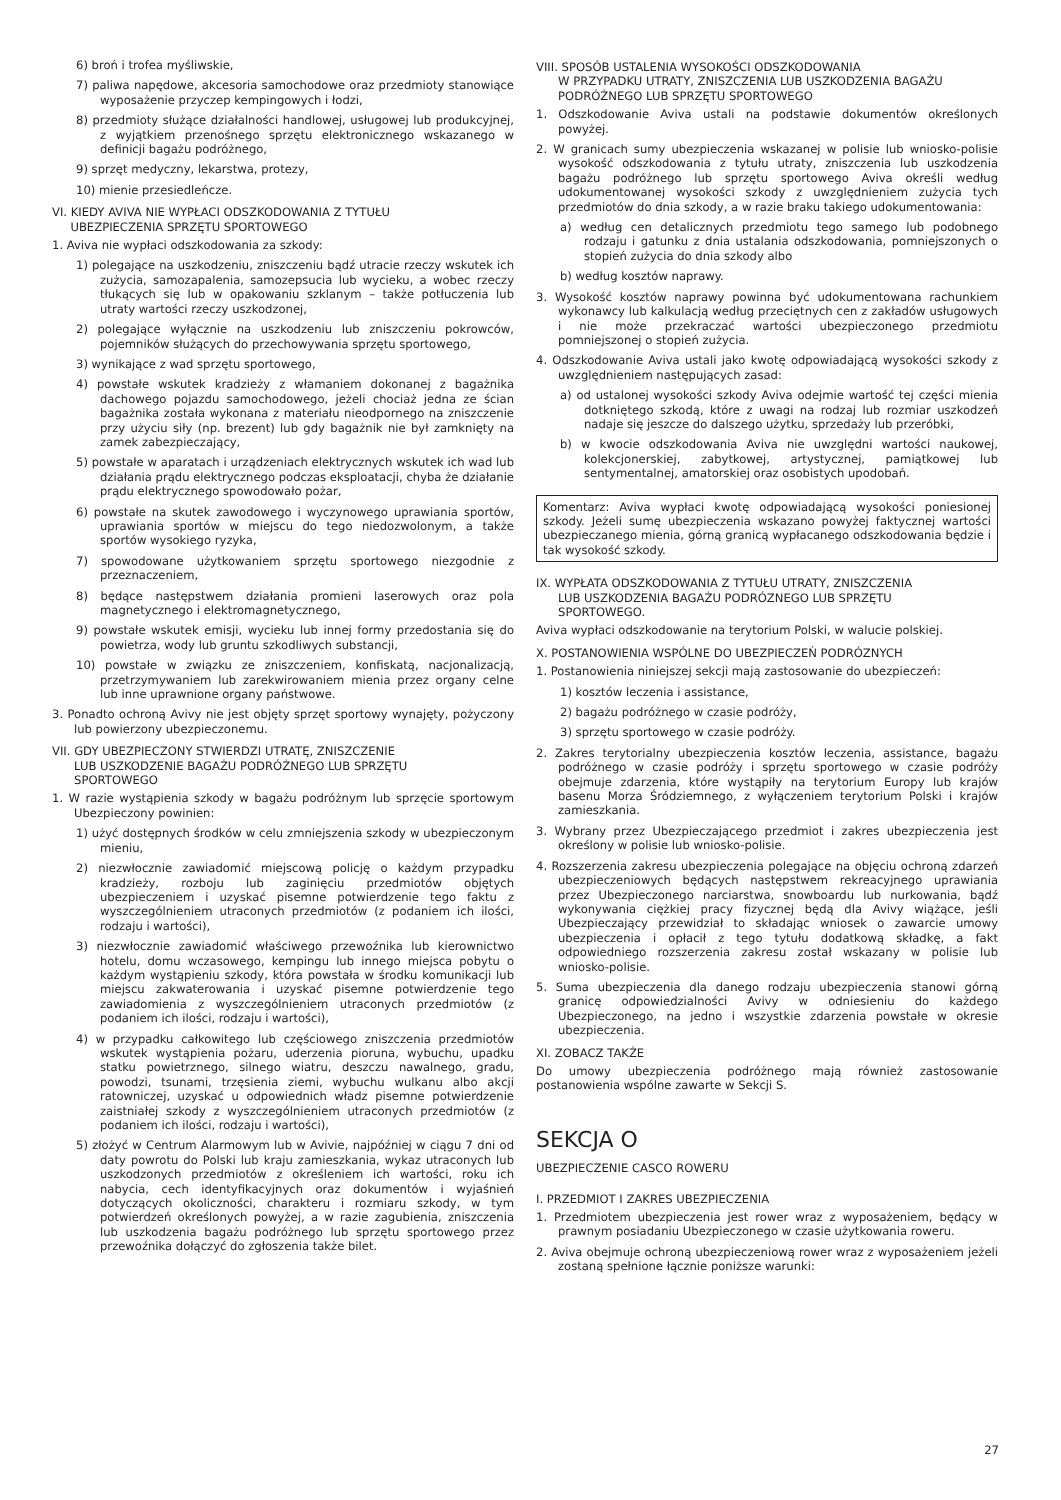6) broń i trofea myśliwskie,
7) paliwa napędowe, akcesoria samochodowe oraz przedmioty stanowiące wyposażenie przyczep kempingowych i łodzi,
8) przedmioty służące działalności handlowej, usługowej lub produkcyjnej, z wyjątkiem przenośnego sprzętu elektronicznego wskazanego w definicji bagażu podróżnego,
9) sprzęt medyczny, lekarstwa, protezy,
10) mienie przesiedleńcze.
VI. KIEDY AVIVA NIE WYPŁACI ODSZKODOWANIA Z TYTUŁU
UBEZPIECZENIA SPRZĘTU SPORTOWEGO
1. Aviva nie wypłaci odszkodowania za szkody:
1) polegające na uszkodzeniu, zniszczeniu bądź utracie rzeczy wskutek ich zużycia, samozapalenia, samozepsucia lub wycieku, a wobec rzeczy tłukących się lub w opakowaniu szklanym – także potłuczenia lub utraty wartości rzeczy uszkodzonej,
2) polegające wyłącznie na uszkodzeniu lub zniszczeniu pokrowców, pojemników służących do przechowywania sprzętu sportowego,
3) wynikające z wad sprzętu sportowego,
4) powstałe wskutek kradzieży z włamaniem dokonanej z bagażnika dachowego pojazdu samochodowego, jeżeli chociaż jedna ze ścian bagażnika została wykonana z materiału nieodpornego na zniszczenie przy użyciu siły (np. brezent) lub gdy bagażnik nie był zamknięty na zamek zabezpieczający,
5) powstałe w aparatach i urządzeniach elektrycznych wskutek ich wad lub działania prądu elektrycznego podczas eksploatacji, chyba że działanie prądu elektrycznego spowodowało pożar,
6) powstałe na skutek zawodowego i wyczynowego uprawiania sportów, uprawiania sportów w miejscu do tego niedozwolonym, a także sportów wysokiego ryzyka,
7) spowodowane użytkowaniem sprzętu sportowego niezgodnie z przeznaczeniem,
8) będące następstwem działania promieni laserowych oraz pola magnetycznego i elektromagnetycznego,
9) powstałe wskutek emisji, wycieku lub innej formy przedostania się do powietrza, wody lub gruntu szkodliwych substancji,
10) powstałe w związku ze zniszczeniem, konfiskatą, nacjonalizacją, przetrzymywaniem lub zarekwirowaniem mienia przez organy celne lub inne uprawnione organy państwowe.
3. Ponadto ochroną Avivy nie jest objęty sprzęt sportowy wynajęty, pożyczony lub powierzony ubezpieczonemu.
VII. GDY UBEZPIECZONY STWIERDZI UTRATĘ, ZNISZCZENIE
LUB USZKODZENIE BAGAŻU PODRÓŻNEGO LUB SPRZĘTU
SPORTOWEGO
1. W razie wystąpienia szkody w bagażu podróżnym lub sprzęcie sportowym Ubezpieczony powinien:
1) użyć dostępnych środków w celu zmniejszenia szkody w ubezpieczonym mieniu,
2) niezwłocznie zawiadomić miejscową policję o każdym przypadku kradzieży, rozboju lub zaginięciu przedmiotów objętych ubezpieczeniem i uzyskać pisemne potwierdzenie tego faktu z wyszczególnieniem utraconych przedmiotów (z podaniem ich ilości, rodzaju i wartości),
3) niezwłocznie zawiadomić właściwego przewoźnika lub kierownictwo hotelu, domu wczasowego, kempingu lub innego miejsca pobytu o każdym wystąpieniu szkody, która powstała w środku komunikacji lub miejscu zakwaterowania i uzyskać pisemne potwierdzenie tego zawiadomienia z wyszczególnieniem utraconych przedmiotów (z podaniem ich ilości, rodzaju i wartości),
4) w przypadku całkowitego lub częściowego zniszczenia przedmiotów wskutek wystąpienia pożaru, uderzenia pioruna, wybuchu, upadku statku powietrznego, silnego wiatru, deszczu nawalnego, gradu, powodzi, tsunami, trzęsienia ziemi, wybuchu wulkanu albo akcji ratowniczej, uzyskać u odpowiednich władz pisemne potwierdzenie zaistniałej szkody z wyszczególnieniem utraconych przedmiotów (z podaniem ich ilości, rodzaju i wartości),
5) złożyć w Centrum Alarmowym lub w Avivie, najpóźniej w ciągu 7 dni od daty powrotu do Polski lub kraju zamieszkania, wykaz utraconych lub uszkodzonych przedmiotów z określeniem ich wartości, roku ich nabycia, cech identyfikacyjnych oraz dokumentów i wyjaśnień dotyczących okoliczności, charakteru i rozmiaru szkody, w tym potwierdzeń określonych powyżej, a w razie zagubienia, zniszczenia lub uszkodzenia bagażu podróżnego lub sprzętu sportowego przez przewoźnika dołączyć do zgłoszenia także bilet.
VIII. SPOSÓB USTALENIA WYSOKOŚCI ODSZKODOWANIA
W PRZYPADKU UTRATY, ZNISZCZENIA LUB USZKODZENIA BAGAŻU
PODRÓŻNEGO LUB SPRZĘTU SPORTOWEGO
1. Odszkodowanie Aviva ustali na podstawie dokumentów określonych powyżej.
2. W granicach sumy ubezpieczenia wskazanej w polisie lub wniosko-polisie wysokość odszkodowania z tytułu utraty, zniszczenia lub uszkodzenia bagażu podróżnego lub sprzętu sportowego Aviva określi według udokumentowanej wysokości szkody z uwzględnieniem zużycia tych przedmiotów do dnia szkody, a w razie braku takiego udokumentowania:
a) według cen detalicznych przedmiotu tego samego lub podobnego rodzaju i gatunku z dnia ustalania odszkodowania, pomniejszonych o stopień zużycia do dnia szkody albo
b) według kosztów naprawy.
3. Wysokość kosztów naprawy powinna być udokumentowana rachunkiem wykonawcy lub kalkulacją według przeciętnych cen z zakładów usługowych i nie może przekraczać wartości ubezpieczonego przedmiotu pomniejszonej o stopień zużycia.
4. Odszkodowanie Aviva ustali jako kwotę odpowiadającą wysokości szkody z uwzględnieniem następujących zasad:
a) od ustalonej wysokości szkody Aviva odejmie wartość tej części mienia dotkniętego szkodą, które z uwagi na rodzaj lub rozmiar uszkodzeń nadaje się jeszcze do dalszego użytku, sprzedaży lub przeróbki,
b) w kwocie odszkodowania Aviva nie uwzględni wartości naukowej, kolekcjonerskiej, zabytkowej, artystycznej, pamiątkowej lub sentymentalnej, amatorskiej oraz osobistych upodobań.
Komentarz: Aviva wypłaci kwotę odpowiadającą wysokości poniesionej szkody. Jeżeli sumę ubezpieczenia wskazano powyżej faktycznej wartości ubezpieczanego mienia, górną granicą wypłacanego odszkodowania będzie i tak wysokość szkody.
IX. WYPŁATA ODSZKODOWANIA Z TYTUŁU UTRATY, ZNISZCZENIA
LUB USZKODZENIA BAGAŻU PODRÓZNEGO LUB SPRZĘTU
SPORTOWEGO.
Aviva wypłaci odszkodowanie na terytorium Polski, w walucie polskiej.
X. POSTANOWIENIA WSPÓLNE DO UBEZPIECZEŃ PODRÓZNYCH
1. Postanowienia niniejszej sekcji mają zastosowanie do ubezpieczeń:
1) kosztów leczenia i assistance,
2) bagażu podróżnego w czasie podróży,
3) sprzętu sportowego w czasie podróży.
2. Zakres terytorialny ubezpieczenia kosztów leczenia, assistance, bagażu podróżnego w czasie podróży i sprzętu sportowego w czasie podróży obejmuje zdarzenia, które wystąpiły na terytorium Europy lub krajów basenu Morza Śródziemnego, z wyłączeniem terytorium Polski i krajów zamieszkania.
3. Wybrany przez Ubezpieczającego przedmiot i zakres ubezpieczenia jest określony w polisie lub wniosko-polisie.
4. Rozszerzenia zakresu ubezpieczenia polegające na objęciu ochroną zdarzeń ubezpieczeniowych będących następstwem rekreacyjnego uprawiania przez Ubezpieczonego narciarstwa, snowboardu lub nurkowania, bądź wykonywania ciężkiej pracy fizycznej będą dla Avivy wiążące, jeśli Ubezpieczający przewidział to składając wniosek o zawarcie umowy ubezpieczenia i opłacił z tego tytułu dodatkową składkę, a fakt odpowiedniego rozszerzenia zakresu został wskazany w polisie lub wniosko-polisie.
5. Suma ubezpieczenia dla danego rodzaju ubezpieczenia stanowi górną granicę odpowiedzialności Avivy w odniesieniu do każdego Ubezpieczonego, na jedno i wszystkie zdarzenia powstałe w okresie ubezpieczenia.
XI. ZOBACZ TAKŻE
Do umowy ubezpieczenia podróżnego mają również zastosowanie postanowienia wspólne zawarte w Sekcji S.
SEKCJA O
UBEZPIECZENIE CASCO ROWERU
I. PRZEDMIOT I ZAKRES UBEZPIECZENIA
1. Przedmiotem ubezpieczenia jest rower wraz z wyposażeniem, będący w prawnym posiadaniu Ubezpieczonego w czasie użytkowania roweru.
2. Aviva obejmuje ochroną ubezpieczeniową rower wraz z wyposażeniem jeżeli zostaną spełnione łącznie poniższe warunki:
27